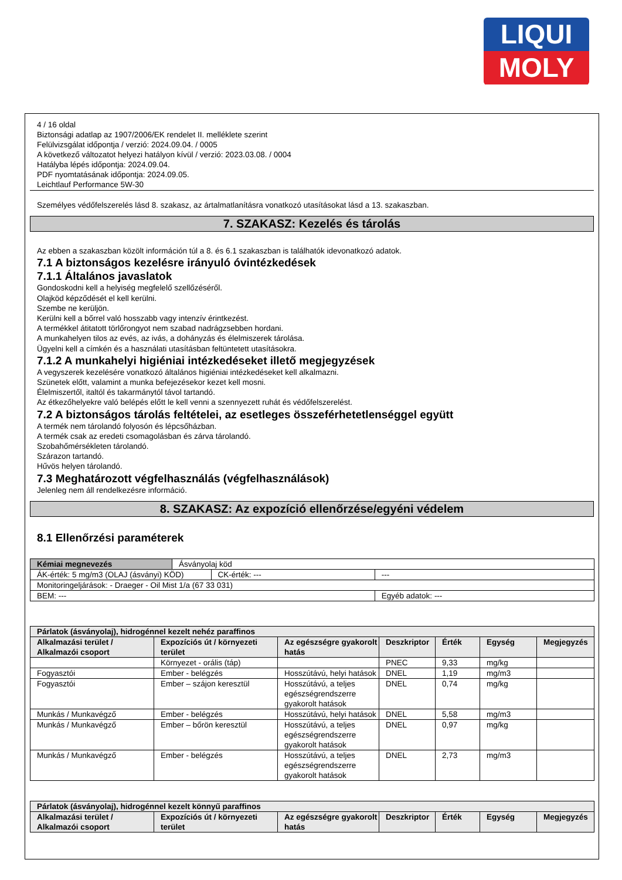LIQUI
MOLY
4 / 16 oldal
Biztonsági adatlap az 1907/2006/EK rendelet II. melléklete szerint
Felülvizsgálat időpontja / verzió: 2024.09.04. / 0005
A következő változatot helyezi hatályon kívül / verzió: 2023.03.08. / 0004
Hatályba lépés időpontja: 2024.09.04.
PDF nyomtatásának időpontja: 2024.09.05.
Leichtlauf Performance 5W-30
Személyes védőfelszerelés lásd 8. szakasz, az ártalmatlanításra vonatkozó utasításokat lásd a 13. szakaszban.
7. SZAKASZ: Kezelés és tárolás
Az ebben a szakaszban közölt információn túl a 8. és 6.1 szakaszban is találhatók idevonatkozó adatok.
7.1 A biztonságos kezelésre irányuló óvintézkedések
7.1.1 Általános javaslatok
Gondoskodni kell a helyiség megfelelő szellőzéséről.
Olajköd képződését el kell kerülni.
Szembe ne kerüljön.
Kerülni kell a bőrrel való hosszabb vagy intenzív érintkezést.
A termékkel átitatott törlőrongyot nem szabad nadrágzsebben hordani.
A munkahelyen tilos az evés, az ivás, a dohányzás és élelmiszerek tárolása.
Ügyelni kell a címkén és a használati utasításban feltüntetett utasításokra.
7.1.2 A munkahelyi higiéniai intézkedéseket illető megjegyzések
A vegyszerek kezelésére vonatkozó általános higiéniai intézkedéseket kell alkalmazni.
Szünetek előtt, valamint a munka befejezésekor kezet kell mosni.
Élelmiszertől, italtól és takarmánytól távol tartandó.
Az étkezőhelyekre való belépés előtt le kell venni a szennyezett ruhát és védőfelszerelést.
7.2 A biztonságos tárolás feltételei, az esetleges összeférhetetlenséggel együtt
A termék nem tárolandó folyosón és lépcsőházban.
A termék csak az eredeti csomagolásban és zárva tárolandó.
Szobahőmérsékleten tárolandó.
Szárazon tartandó.
Hűvös helyen tárolandó.
7.3 Meghatározott végfelhasználás (végfelhasználások)
Jelenleg nem áll rendelkezésre információ.
8. SZAKASZ: Az expozíció ellenőrzése/egyéni védelem
8.1 Ellenőrzési paraméterek
| Kémiai megnevezés | Ásványolaj köd | | |
| ÁK-érték: 5 mg/m3 (OLAJ (ásványi) KÖD) | | CK-érték: --- | --- |
| Monitoringeljárások: - Draeger - Oil Mist 1/a (67 33 031) | | | |
| BEM: --- | | | Egyéb adatok: --- |
| Párlatok (ásványolaj), hidrogénnel kezelt nehéz paraffinos | | | | | | |
| --- | --- | --- | --- | --- | --- | --- |
| Alkalmazási terület / Alkalmazói csoport | Expozíciós út / környezeti terület | Az egészségre gyakorolt hatás | Deszkriptor | Érték | Egység | Megjegyzés |
| | Környezet - orális (táp) | | PNEC | 9,33 | mg/kg | |
| Fogyasztói | Ember - belégzés | Hosszútávú, helyi hatások | DNEL | 1,19 | mg/m3 | |
| Fogyasztói | Ember – szájon keresztül | Hosszútávú, a teljes egészségrendszerre gyakorolt hatások | DNEL | 0,74 | mg/kg | |
| Munkás / Munkavégző | Ember - belégzés | Hosszútávú, helyi hatások | DNEL | 5,58 | mg/m3 | |
| Munkás / Munkavégző | Ember – bőrön keresztül | Hosszútávú, a teljes egészségrendszerre gyakorolt hatások | DNEL | 0,97 | mg/kg | |
| Munkás / Munkavégző | Ember - belégzés | Hosszútávú, a teljes egészségrendszerre gyakorolt hatások | DNEL | 2,73 | mg/m3 | |
| Párlatok (ásványolaj), hidrogénnel kezelt könnyű paraffinos | | | | | | |
| --- | --- | --- | --- | --- | --- | --- |
| Alkalmazási terület / Alkalmazói csoport | Expozíciós út / környezeti terület | Az egészségre gyakorolt hatás | Deszkriptor | Érték | Egység | Megjegyzés |